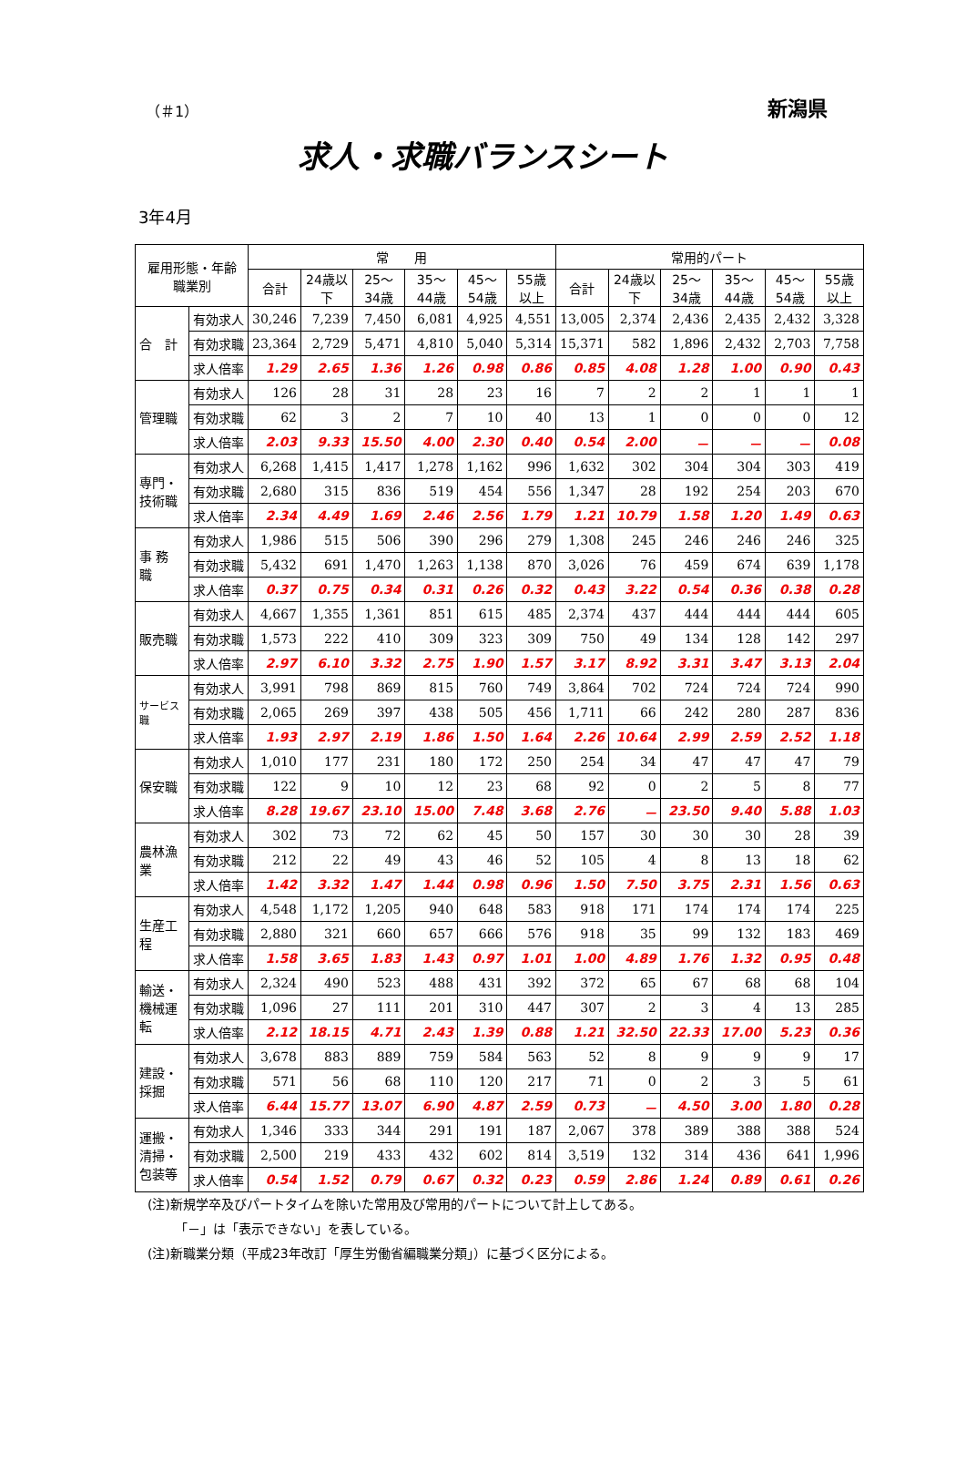（＃1） 新潟県
求人・求職バランスシート
3年4月
| 雇用形態・年齢 職業別 | | 常 用 | | | | | | 常用的パート | | | | | |
| --- | --- | --- | --- | --- | --- | --- | --- | --- | --- | --- | --- | --- | --- |
| | | 合計 | 24歳以下 | 25～34歳 | 35～44歳 | 45～54歳 | 55歳以上 | 合計 | 24歳以下 | 25～34歳 | 35～44歳 | 45～54歳 | 55歳以上 |
| 合 計 | 有効求人 | 30,246 | 7,239 | 7,450 | 6,081 | 4,925 | 4,551 | 13,005 | 2,374 | 2,436 | 2,435 | 2,432 | 3,328 |
| | 有効求職 | 23,364 | 2,729 | 5,471 | 4,810 | 5,040 | 5,314 | 15,371 | 582 | 1,896 | 2,432 | 2,703 | 7,758 |
| | 求人倍率 | 1.29 | 2.65 | 1.36 | 1.26 | 0.98 | 0.86 | 0.85 | 4.08 | 1.28 | 1.00 | 0.90 | 0.43 |
| 管理職 | 有効求人 | 126 | 28 | 31 | 28 | 23 | 16 | 7 | 2 | 2 | 1 | 1 | 1 |
| | 有効求職 | 62 | 3 | 2 | 7 | 10 | 40 | 13 | 1 | 0 | 0 | 0 | 12 |
| | 求人倍率 | 2.03 | 9.33 | 15.50 | 4.00 | 2.30 | 0.40 | 0.54 | 2.00 | － | － | － | 0.08 |
| 専門・技術職 | 有効求人 | 6,268 | 1,415 | 1,417 | 1,278 | 1,162 | 996 | 1,632 | 302 | 304 | 304 | 303 | 419 |
| | 有効求職 | 2,680 | 315 | 836 | 519 | 454 | 556 | 1,347 | 28 | 192 | 254 | 203 | 670 |
| | 求人倍率 | 2.34 | 4.49 | 1.69 | 2.46 | 2.56 | 1.79 | 1.21 | 10.79 | 1.58 | 1.20 | 1.49 | 0.63 |
| 事 務 職 | 有効求人 | 1,986 | 515 | 506 | 390 | 296 | 279 | 1,308 | 245 | 246 | 246 | 246 | 325 |
| | 有効求職 | 5,432 | 691 | 1,470 | 1,263 | 1,138 | 870 | 3,026 | 76 | 459 | 674 | 639 | 1,178 |
| | 求人倍率 | 0.37 | 0.75 | 0.34 | 0.31 | 0.26 | 0.32 | 0.43 | 3.22 | 0.54 | 0.36 | 0.38 | 0.28 |
| 販売職 | 有効求人 | 4,667 | 1,355 | 1,361 | 851 | 615 | 485 | 2,374 | 437 | 444 | 444 | 444 | 605 |
| | 有効求職 | 1,573 | 222 | 410 | 309 | 323 | 309 | 750 | 49 | 134 | 128 | 142 | 297 |
| | 求人倍率 | 2.97 | 6.10 | 3.32 | 2.75 | 1.90 | 1.57 | 3.17 | 8.92 | 3.31 | 3.47 | 3.13 | 2.04 |
| サービス職 | 有効求人 | 3,991 | 798 | 869 | 815 | 760 | 749 | 3,864 | 702 | 724 | 724 | 724 | 990 |
| | 有効求職 | 2,065 | 269 | 397 | 438 | 505 | 456 | 1,711 | 66 | 242 | 280 | 287 | 836 |
| | 求人倍率 | 1.93 | 2.97 | 2.19 | 1.86 | 1.50 | 1.64 | 2.26 | 10.64 | 2.99 | 2.59 | 2.52 | 1.18 |
| 保安職 | 有効求人 | 1,010 | 177 | 231 | 180 | 172 | 250 | 254 | 34 | 47 | 47 | 47 | 79 |
| | 有効求職 | 122 | 9 | 10 | 12 | 23 | 68 | 92 | 0 | 2 | 5 | 8 | 77 |
| | 求人倍率 | 8.28 | 19.67 | 23.10 | 15.00 | 7.48 | 3.68 | 2.76 | － | 23.50 | 9.40 | 5.88 | 1.03 |
| 農林漁業 | 有効求人 | 302 | 73 | 72 | 62 | 45 | 50 | 157 | 30 | 30 | 30 | 28 | 39 |
| | 有効求職 | 212 | 22 | 49 | 43 | 46 | 52 | 105 | 4 | 8 | 13 | 18 | 62 |
| | 求人倍率 | 1.42 | 3.32 | 1.47 | 1.44 | 0.98 | 0.96 | 1.50 | 7.50 | 3.75 | 2.31 | 1.56 | 0.63 |
| 生産工程 | 有効求人 | 4,548 | 1,172 | 1,205 | 940 | 648 | 583 | 918 | 171 | 174 | 174 | 174 | 225 |
| | 有効求職 | 2,880 | 321 | 660 | 657 | 666 | 576 | 918 | 35 | 99 | 132 | 183 | 469 |
| | 求人倍率 | 1.58 | 3.65 | 1.83 | 1.43 | 0.97 | 1.01 | 1.00 | 4.89 | 1.76 | 1.32 | 0.95 | 0.48 |
| 輸送・機械運転 | 有効求人 | 2,324 | 490 | 523 | 488 | 431 | 392 | 372 | 65 | 67 | 68 | 68 | 104 |
| | 有効求職 | 1,096 | 27 | 111 | 201 | 310 | 447 | 307 | 2 | 3 | 4 | 13 | 285 |
| | 求人倍率 | 2.12 | 18.15 | 4.71 | 2.43 | 1.39 | 0.88 | 1.21 | 32.50 | 22.33 | 17.00 | 5.23 | 0.36 |
| 建設・採掘 | 有効求人 | 3,678 | 883 | 889 | 759 | 584 | 563 | 52 | 8 | 9 | 9 | 9 | 17 |
| | 有効求職 | 571 | 56 | 68 | 110 | 120 | 217 | 71 | 0 | 2 | 3 | 5 | 61 |
| | 求人倍率 | 6.44 | 15.77 | 13.07 | 6.90 | 4.87 | 2.59 | 0.73 | － | 4.50 | 3.00 | 1.80 | 0.28 |
| 運搬・清掃・包装等 | 有効求人 | 1,346 | 333 | 344 | 291 | 191 | 187 | 2,067 | 378 | 389 | 388 | 388 | 524 |
| | 有効求職 | 2,500 | 219 | 433 | 432 | 602 | 814 | 3,519 | 132 | 314 | 436 | 641 | 1,996 |
| | 求人倍率 | 0.54 | 1.52 | 0.79 | 0.67 | 0.32 | 0.23 | 0.59 | 2.86 | 1.24 | 0.89 | 0.61 | 0.26 |
(注)新規学卒及びパートタイムを除いた常用及び常用的パートについて計上してある。
「－」は「表示できない」を表している。
(注)新職業分類（平成23年改訂「厚生労働省編職業分類」）に基づく区分による。